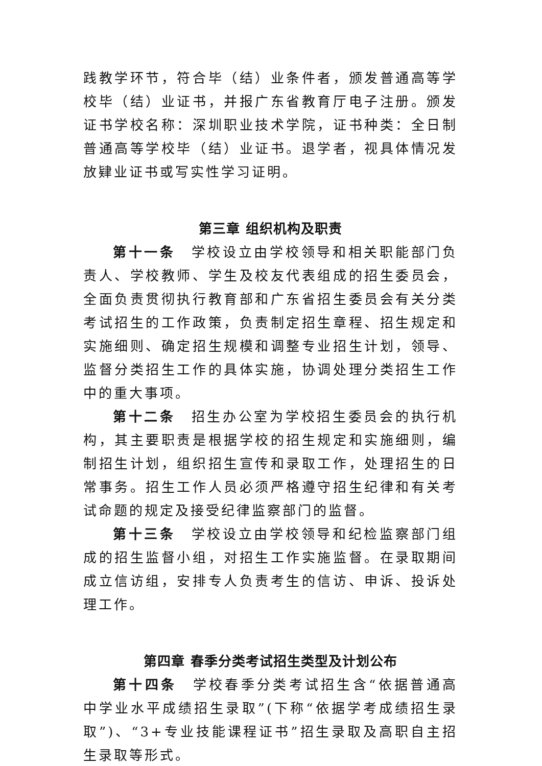践教学环节，符合毕（结）业条件者，颁发普通高等学校毕（结）业证书，并报广东省教育厅电子注册。颁发证书学校名称：深圳职业技术学院，证书种类：全日制普通高等学校毕（结）业证书。退学者，视具体情况发放肄业证书或写实性学习证明。
第三章 组织机构及职责
第十一条　学校设立由学校领导和相关职能部门负责人、学校教师、学生及校友代表组成的招生委员会，全面负责贯彻执行教育部和广东省招生委员会有关分类考试招生的工作政策，负责制定招生章程、招生规定和实施细则、确定招生规模和调整专业招生计划，领导、监督分类招生工作的具体实施，协调处理分类招生工作中的重大事项。
第十二条　招生办公室为学校招生委员会的执行机构，其主要职责是根据学校的招生规定和实施细则，编制招生计划，组织招生宣传和录取工作，处理招生的日常事务。招生工作人员必须严格遵守招生纪律和有关考试命题的规定及接受纪律监察部门的监督。
第十三条　学校设立由学校领导和纪检监察部门组成的招生监督小组，对招生工作实施监督。在录取期间成立信访组，安排专人负责考生的信访、申诉、投诉处理工作。
第四章 春季分类考试招生类型及计划公布
第十四条　学校春季分类考试招生含“依据普通高中学业水平成绩招生录取”(下称“依据学考成绩招生录取”)、“3+专业技能课程证书”招生录取及高职自主招生录取等形式。